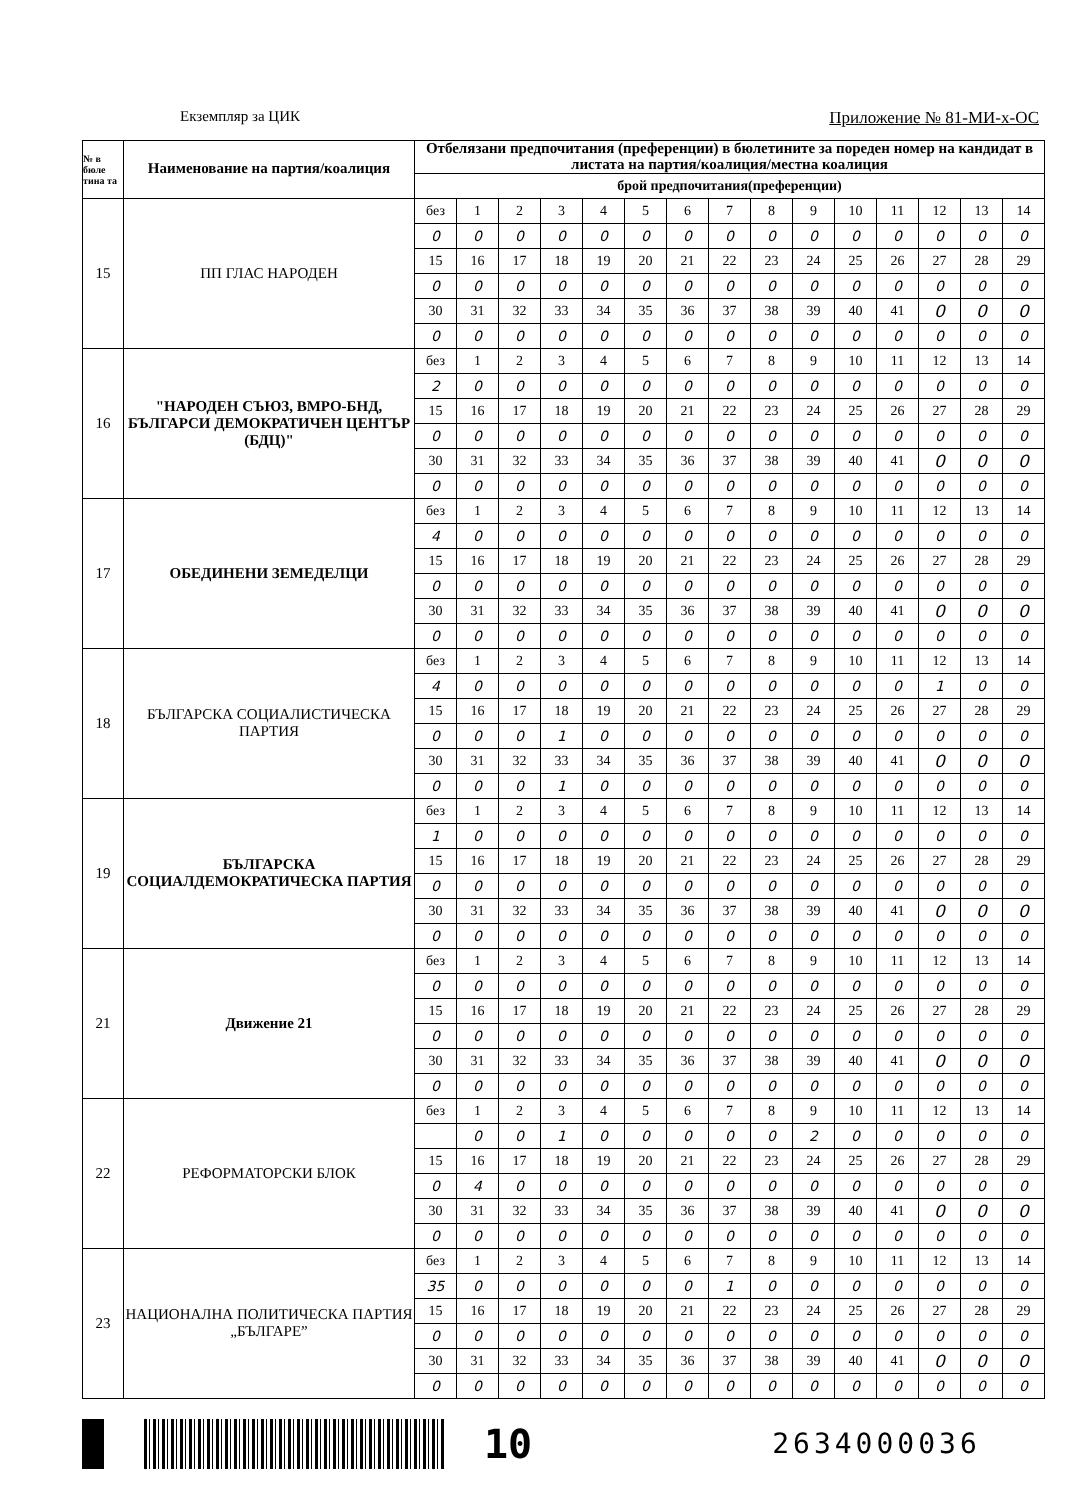Екземпляр за ЦИК Приложение № 81-МИ-х-ОС
| № в бюле тина та | Наименование на партия/коалиция | Отбелязани предпочитания (преференции) в бюлетините за пореден номер на кандидат в листата на партия/коалиция/местна коалиция | | | | | | | | | | | | | | |
| --- | --- | --- | --- | --- | --- | --- | --- | --- | --- | --- | --- | --- | --- | --- | --- | --- |
| | | брой предпочитания(преференции) | | | | | | | | | | | | | | |
| 15 | ПП ГЛАС НАРОДЕН | без | 1 | 2 | 3 | 4 | 5 | 6 | 7 | 8 | 9 | 10 | 11 | 12 | 13 | 14 |
| | | 0 | 0 | 0 | 0 | 0 | 0 | 0 | 0 | 0 | 0 | 0 | 0 | 0 | 0 | 0 |
| | | 15 | 16 | 17 | 18 | 19 | 20 | 21 | 22 | 23 | 24 | 25 | 26 | 27 | 28 | 29 |
| | | 0 | 0 | 0 | 0 | 0 | 0 | 0 | 0 | 0 | 0 | 0 | 0 | 0 | 0 | 0 |
| | | 30 | 31 | 32 | 33 | 34 | 35 | 36 | 37 | 38 | 39 | 40 | 41 | 0 | 0 | 0 |
| | | 0 | 0 | 0 | 0 | 0 | 0 | 0 | 0 | 0 | 0 | 0 | 0 | 0 | 0 | 0 |
| 16 | "НАРОДЕН СЪЮЗ, ВМРО-БНД, БЪЛГАРСИ ДЕМОКРАТИЧЕН ЦЕНТЪР (БДЦ)" | без | 1 | 2 | 3 | 4 | 5 | 6 | 7 | 8 | 9 | 10 | 11 | 12 | 13 | 14 |
| | | 2 | 0 | 0 | 0 | 0 | 0 | 0 | 0 | 0 | 0 | 0 | 0 | 0 | 0 | 0 |
| | | 15 | 16 | 17 | 18 | 19 | 20 | 21 | 22 | 23 | 24 | 25 | 26 | 27 | 28 | 29 |
| | | 0 | 0 | 0 | 0 | 0 | 0 | 0 | 0 | 0 | 0 | 0 | 0 | 0 | 0 | 0 |
| | | 30 | 31 | 32 | 33 | 34 | 35 | 36 | 37 | 38 | 39 | 40 | 41 | 0 | 0 | 0 |
| | | 0 | 0 | 0 | 0 | 0 | 0 | 0 | 0 | 0 | 0 | 0 | 0 | 0 | 0 | 0 |
| 17 | ОБЕДИНЕНИ ЗЕМЕДЕЛЦИ | без | 1 | 2 | 3 | 4 | 5 | 6 | 7 | 8 | 9 | 10 | 11 | 12 | 13 | 14 |
| | | 4 | 0 | 0 | 0 | 0 | 0 | 0 | 0 | 0 | 0 | 0 | 0 | 0 | 0 | 0 |
| | | 15 | 16 | 17 | 18 | 19 | 20 | 21 | 22 | 23 | 24 | 25 | 26 | 27 | 28 | 29 |
| | | 0 | 0 | 0 | 0 | 0 | 0 | 0 | 0 | 0 | 0 | 0 | 0 | 0 | 0 | 0 |
| | | 30 | 31 | 32 | 33 | 34 | 35 | 36 | 37 | 38 | 39 | 40 | 41 | 0 | 0 | 0 |
| | | 0 | 0 | 0 | 0 | 0 | 0 | 0 | 0 | 0 | 0 | 0 | 0 | 0 | 0 | 0 |
| 18 | БЪЛГАРСКА СОЦИАЛИСТИЧЕСКА ПАРТИЯ | без | 1 | 2 | 3 | 4 | 5 | 6 | 7 | 8 | 9 | 10 | 11 | 12 | 13 | 14 |
| | | 4 | 0 | 0 | 0 | 0 | 0 | 0 | 0 | 0 | 0 | 0 | 0 | 1 | 0 | 0 |
| | | 15 | 16 | 17 | 18 | 19 | 20 | 21 | 22 | 23 | 24 | 25 | 26 | 27 | 28 | 29 |
| | | 0 | 0 | 0 | 1 | 0 | 0 | 0 | 0 | 0 | 0 | 0 | 0 | 0 | 0 | 0 |
| | | 30 | 31 | 32 | 33 | 34 | 35 | 36 | 37 | 38 | 39 | 40 | 41 | 0 | 0 | 0 |
| | | 0 | 0 | 0 | 1 | 0 | 0 | 0 | 0 | 0 | 0 | 0 | 0 | 0 | 0 | 0 |
| 19 | БЪЛГАРСКА СОЦИАЛДЕМОКРАТИЧЕСКА ПАРТИЯ | без | 1 | 2 | 3 | 4 | 5 | 6 | 7 | 8 | 9 | 10 | 11 | 12 | 13 | 14 |
| | | 1 | 0 | 0 | 0 | 0 | 0 | 0 | 0 | 0 | 0 | 0 | 0 | 0 | 0 | 0 |
| | | 15 | 16 | 17 | 18 | 19 | 20 | 21 | 22 | 23 | 24 | 25 | 26 | 27 | 28 | 29 |
| | | 0 | 0 | 0 | 0 | 0 | 0 | 0 | 0 | 0 | 0 | 0 | 0 | 0 | 0 | 0 |
| | | 30 | 31 | 32 | 33 | 34 | 35 | 36 | 37 | 38 | 39 | 40 | 41 | 0 | 0 | 0 |
| | | 0 | 0 | 0 | 0 | 0 | 0 | 0 | 0 | 0 | 0 | 0 | 0 | 0 | 0 | 0 |
| 21 | Движение 21 | без | 1 | 2 | 3 | 4 | 5 | 6 | 7 | 8 | 9 | 10 | 11 | 12 | 13 | 14 |
| | | 0 | 0 | 0 | 0 | 0 | 0 | 0 | 0 | 0 | 0 | 0 | 0 | 0 | 0 | 0 |
| | | 15 | 16 | 17 | 18 | 19 | 20 | 21 | 22 | 23 | 24 | 25 | 26 | 27 | 28 | 29 |
| | | 0 | 0 | 0 | 0 | 0 | 0 | 0 | 0 | 0 | 0 | 0 | 0 | 0 | 0 | 0 |
| | | 30 | 31 | 32 | 33 | 34 | 35 | 36 | 37 | 38 | 39 | 40 | 41 | 0 | 0 | 0 |
| | | 0 | 0 | 0 | 0 | 0 | 0 | 0 | 0 | 0 | 0 | 0 | 0 | 0 | 0 | 0 |
| 22 | РЕФОРМАТОРСКИ БЛОК | без | 1 | 2 | 3 | 4 | 5 | 6 | 7 | 8 | 9 | 10 | 11 | 12 | 13 | 14 |
| | | | 0 | 0 | 1 | 0 | 0 | 0 | 0 | 0 | 2 | 0 | 0 | 0 | 0 | 0 |
| | | 15 | 16 | 17 | 18 | 19 | 20 | 21 | 22 | 23 | 24 | 25 | 26 | 27 | 28 | 29 |
| | | 0 | 4 | 0 | 0 | 0 | 0 | 0 | 0 | 0 | 0 | 0 | 0 | 0 | 0 | 0 |
| | | 30 | 31 | 32 | 33 | 34 | 35 | 36 | 37 | 38 | 39 | 40 | 41 | 0 | 0 | 0 |
| | | 0 | 0 | 0 | 0 | 0 | 0 | 0 | 0 | 0 | 0 | 0 | 0 | 0 | 0 | 0 |
| 23 | НАЦИОНАЛНА ПОЛИТИЧЕСКА ПАРТИЯ „БЪЛГАРЕ” | без | 1 | 2 | 3 | 4 | 5 | 6 | 7 | 8 | 9 | 10 | 11 | 12 | 13 | 14 |
| | | 35 | 0 | 0 | 0 | 0 | 0 | 0 | 1 | 0 | 0 | 0 | 0 | 0 | 0 | 0 |
| | | 15 | 16 | 17 | 18 | 19 | 20 | 21 | 22 | 23 | 24 | 25 | 26 | 27 | 28 | 29 |
| | | 0 | 0 | 0 | 0 | 0 | 0 | 0 | 0 | 0 | 0 | 0 | 0 | 0 | 0 | 0 |
| | | 30 | 31 | 32 | 33 | 34 | 35 | 36 | 37 | 38 | 39 | 40 | 41 | 0 | 0 | 0 |
| | | 0 | 0 | 0 | 0 | 0 | 0 | 0 | 0 | 0 | 0 | 0 | 0 | 0 | 0 | 0 |
10 2634000036